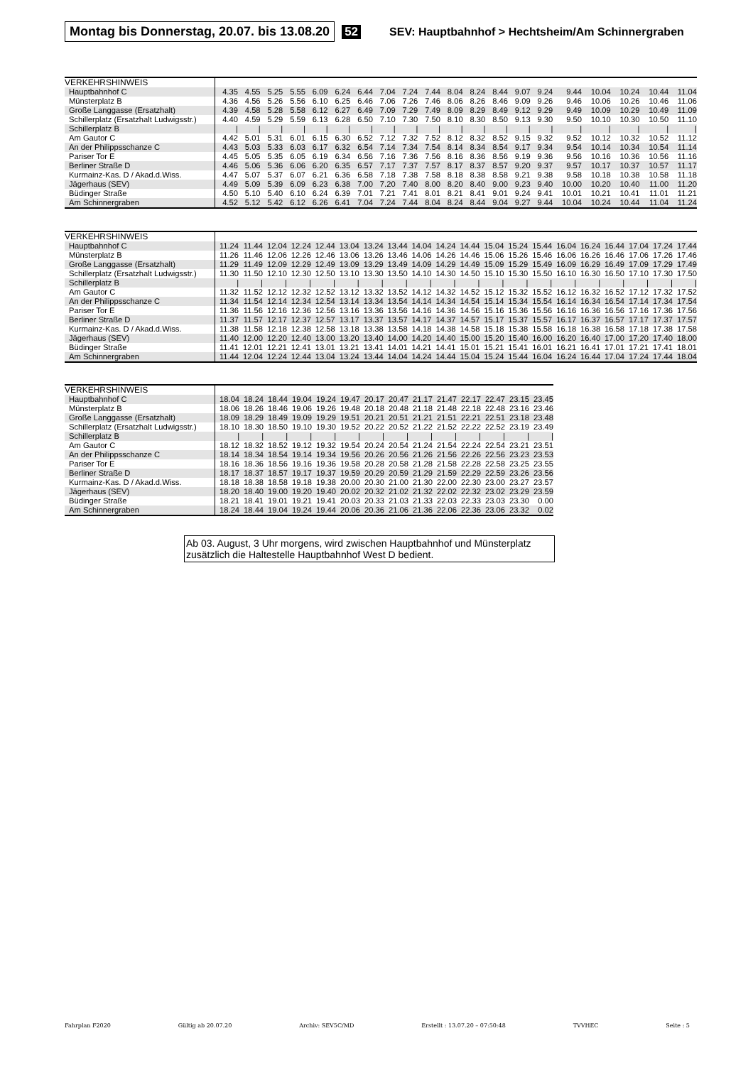Montag bis Donnerstag, 20.07. bis 13.08.20 52 SEV: Hauptbahnhof > Hechtsheim/Am Schinnergraben
| VERKEHRSHINWEIS | | | | | | | | | | | | | | | | | | | | |
| --- | --- | --- | --- | --- | --- | --- | --- | --- | --- | --- | --- | --- | --- | --- | --- | --- | --- | --- | --- | --- |
| Hauptbahnhof C | 4.35 | 4.55 | 5.25 | 5.55 | 6.09 | 6.24 | 6.44 | 7.04 | 7.24 | 7.44 | 8.04 | 8.24 | 8.44 | 9.07 | 9.24 | 9.44 | 10.04 | 10.24 | 10.44 | 11.04 |
| Münsterplatz B | 4.36 | 4.56 | 5.26 | 5.56 | 6.10 | 6.25 | 6.46 | 7.06 | 7.26 | 7.46 | 8.06 | 8.26 | 8.46 | 9.09 | 9.26 | 9.46 | 10.06 | 10.26 | 10.46 | 11.06 |
| Große Langgasse (Ersatzhalt) | 4.39 | 4.58 | 5.28 | 5.58 | 6.12 | 6.27 | 6.49 | 7.09 | 7.29 | 7.49 | 8.09 | 8.29 | 8.49 | 9.12 | 9.29 | 9.49 | 10.09 | 10.29 | 10.49 | 11.09 |
| Schillerplatz (Ersatzhalt Ludwigsstr.) | 4.40 | 4.59 | 5.29 | 5.59 | 6.13 | 6.28 | 6.50 | 7.10 | 7.30 | 7.50 | 8.10 | 8.30 | 8.50 | 9.13 | 9.30 | 9.50 | 10.10 | 10.30 | 10.50 | 11.10 |
| Schillerplatz B | / | / | / | / | / | / | / | / | / | / | / | / | / | / | / | / | / | / | / | / |
| Am Gautor C | 4.42 | 5.01 | 5.31 | 6.01 | 6.15 | 6.30 | 6.52 | 7.12 | 7.32 | 7.52 | 8.12 | 8.32 | 8.52 | 9.15 | 9.32 | 9.52 | 10.12 | 10.32 | 10.52 | 11.12 |
| An der Philippsschanze C | 4.43 | 5.03 | 5.33 | 6.03 | 6.17 | 6.32 | 6.54 | 7.14 | 7.34 | 7.54 | 8.14 | 8.34 | 8.54 | 9.17 | 9.34 | 9.54 | 10.14 | 10.34 | 10.54 | 11.14 |
| Pariser Tor E | 4.45 | 5.05 | 5.35 | 6.05 | 6.19 | 6.34 | 6.56 | 7.16 | 7.36 | 7.56 | 8.16 | 8.36 | 8.56 | 9.19 | 9.36 | 9.56 | 10.16 | 10.36 | 10.56 | 11.16 |
| Berliner Straße D | 4.46 | 5.06 | 5.36 | 6.06 | 6.20 | 6.35 | 6.57 | 7.17 | 7.37 | 7.57 | 8.17 | 8.37 | 8.57 | 9.20 | 9.37 | 9.57 | 10.17 | 10.37 | 10.57 | 11.17 |
| Kurmainz-Kas. D / Akad.d.Wiss. | 4.47 | 5.07 | 5.37 | 6.07 | 6.21 | 6.36 | 6.58 | 7.18 | 7.38 | 7.58 | 8.18 | 8.38 | 8.58 | 9.21 | 9.38 | 9.58 | 10.18 | 10.38 | 10.58 | 11.18 |
| Jägerhaus (SEV) | 4.49 | 5.09 | 5.39 | 6.09 | 6.23 | 6.38 | 7.00 | 7.20 | 7.40 | 8.00 | 8.20 | 8.40 | 9.00 | 9.23 | 9.40 | 10.00 | 10.20 | 10.40 | 11.00 | 11.20 |
| Büdinger Straße | 4.50 | 5.10 | 5.40 | 6.10 | 6.24 | 6.39 | 7.01 | 7.21 | 7.41 | 8.01 | 8.21 | 8.41 | 9.01 | 9.24 | 9.41 | 10.01 | 10.21 | 10.41 | 11.01 | 11.21 |
| Am Schinnergraben | 4.52 | 5.12 | 5.42 | 6.12 | 6.26 | 6.41 | 7.04 | 7.24 | 7.44 | 8.04 | 8.24 | 8.44 | 9.04 | 9.27 | 9.44 | 10.04 | 10.24 | 10.44 | 11.04 | 11.24 |
| VERKEHRSHINWEIS | | | | | | | | | | | | | | | | | | | | |
| --- | --- | --- | --- | --- | --- | --- | --- | --- | --- | --- | --- | --- | --- | --- | --- | --- | --- | --- | --- | --- |
| Hauptbahnhof C | 11.24 | 11.44 | 12.04 | 12.24 | 12.44 | 13.04 | 13.24 | 13.44 | 14.04 | 14.24 | 14.44 | 15.04 | 15.24 | 15.44 | 16.04 | 16.24 | 16.44 | 17.04 | 17.24 | 17.44 |
| Münsterplatz B | 11.26 | 11.46 | 12.06 | 12.26 | 12.46 | 13.06 | 13.26 | 13.46 | 14.06 | 14.26 | 14.46 | 15.06 | 15.26 | 15.46 | 16.06 | 16.26 | 16.46 | 17.06 | 17.26 | 17.46 |
| Große Langgasse (Ersatzhalt) | 11.29 | 11.49 | 12.09 | 12.29 | 12.49 | 13.09 | 13.29 | 13.49 | 14.09 | 14.29 | 14.49 | 15.09 | 15.29 | 15.49 | 16.09 | 16.29 | 16.49 | 17.09 | 17.29 | 17.49 |
| Schillerplatz (Ersatzhalt Ludwigsstr.) | 11.30 | 11.50 | 12.10 | 12.30 | 12.50 | 13.10 | 13.30 | 13.50 | 14.10 | 14.30 | 14.50 | 15.10 | 15.30 | 15.50 | 16.10 | 16.30 | 16.50 | 17.10 | 17.30 | 17.50 |
| Schillerplatz B | / | / | / | / | / | / | / | / | / | / | / | / | / | / | / | / | / | / | / | / |
| Am Gautor C | 11.32 | 11.52 | 12.12 | 12.32 | 12.52 | 13.12 | 13.32 | 13.52 | 14.12 | 14.32 | 14.52 | 15.12 | 15.32 | 15.52 | 16.12 | 16.32 | 16.52 | 17.12 | 17.32 | 17.52 |
| An der Philippsschanze C | 11.34 | 11.54 | 12.14 | 12.34 | 12.54 | 13.14 | 13.34 | 13.54 | 14.14 | 14.34 | 14.54 | 15.14 | 15.34 | 15.54 | 16.14 | 16.34 | 16.54 | 17.14 | 17.34 | 17.54 |
| Pariser Tor E | 11.36 | 11.56 | 12.16 | 12.36 | 12.56 | 13.16 | 13.36 | 13.56 | 14.16 | 14.36 | 14.56 | 15.16 | 15.36 | 15.56 | 16.16 | 16.36 | 16.56 | 17.16 | 17.36 | 17.56 |
| Berliner Straße D | 11.37 | 11.57 | 12.17 | 12.37 | 12.57 | 13.17 | 13.37 | 13.57 | 14.17 | 14.37 | 14.57 | 15.17 | 15.37 | 15.57 | 16.17 | 16.37 | 16.57 | 17.17 | 17.37 | 17.57 |
| Kurmainz-Kas. D / Akad.d.Wiss. | 11.38 | 11.58 | 12.18 | 12.38 | 12.58 | 13.18 | 13.38 | 13.58 | 14.18 | 14.38 | 14.58 | 15.18 | 15.38 | 15.58 | 16.18 | 16.38 | 16.58 | 17.18 | 17.38 | 17.58 |
| Jägerhaus (SEV) | 11.40 | 12.00 | 12.20 | 12.40 | 13.00 | 13.20 | 13.40 | 14.00 | 14.20 | 14.40 | 15.00 | 15.20 | 15.40 | 16.00 | 16.20 | 16.40 | 17.00 | 17.20 | 17.40 | 18.00 |
| Büdinger Straße | 11.41 | 12.01 | 12.21 | 12.41 | 13.01 | 13.21 | 13.41 | 14.01 | 14.21 | 14.41 | 15.01 | 15.21 | 15.41 | 16.01 | 16.21 | 16.41 | 17.01 | 17.21 | 17.41 | 18.01 |
| Am Schinnergraben | 11.44 | 12.04 | 12.24 | 12.44 | 13.04 | 13.24 | 13.44 | 14.04 | 14.24 | 14.44 | 15.04 | 15.24 | 15.44 | 16.04 | 16.24 | 16.44 | 17.04 | 17.24 | 17.44 | 18.04 |
| VERKEHRSHINWEIS | | | | | | | | | | | | | | |
| --- | --- | --- | --- | --- | --- | --- | --- | --- | --- | --- | --- | --- | --- | --- |
| Hauptbahnhof C | 18.04 | 18.24 | 18.44 | 19.04 | 19.24 | 19.47 | 20.17 | 20.47 | 21.17 | 21.47 | 22.17 | 22.47 | 23.15 | 23.45 |
| Münsterplatz B | 18.06 | 18.26 | 18.46 | 19.06 | 19.26 | 19.48 | 20.18 | 20.48 | 21.18 | 21.48 | 22.18 | 22.48 | 23.16 | 23.46 |
| Große Langgasse (Ersatzhalt) | 18.09 | 18.29 | 18.49 | 19.09 | 19.29 | 19.51 | 20.21 | 20.51 | 21.21 | 21.51 | 22.21 | 22.51 | 23.18 | 23.48 |
| Schillerplatz (Ersatzhalt Ludwigsstr.) | 18.10 | 18.30 | 18.50 | 19.10 | 19.30 | 19.52 | 20.22 | 20.52 | 21.22 | 21.52 | 22.22 | 22.52 | 23.19 | 23.49 |
| Schillerplatz B | / | / | / | / | / | / | / | / | / | / | / | / | / | / |
| Am Gautor C | 18.12 | 18.32 | 18.52 | 19.12 | 19.32 | 19.54 | 20.24 | 20.54 | 21.24 | 21.54 | 22.24 | 22.54 | 23.21 | 23.51 |
| An der Philippsschanze C | 18.14 | 18.34 | 18.54 | 19.14 | 19.34 | 19.56 | 20.26 | 20.56 | 21.26 | 21.56 | 22.26 | 22.56 | 23.23 | 23.53 |
| Pariser Tor E | 18.16 | 18.36 | 18.56 | 19.16 | 19.36 | 19.58 | 20.28 | 20.58 | 21.28 | 21.58 | 22.28 | 22.58 | 23.25 | 23.55 |
| Berliner Straße D | 18.17 | 18.37 | 18.57 | 19.17 | 19.37 | 19.59 | 20.29 | 20.59 | 21.29 | 21.59 | 22.29 | 22.59 | 23.26 | 23.56 |
| Kurmainz-Kas. D / Akad.d.Wiss. | 18.18 | 18.38 | 18.58 | 19.18 | 19.38 | 20.00 | 20.30 | 21.00 | 21.30 | 22.00 | 22.30 | 23.00 | 23.27 | 23.57 |
| Jägerhaus (SEV) | 18.20 | 18.40 | 19.00 | 19.20 | 19.40 | 20.02 | 20.32 | 21.02 | 21.32 | 22.02 | 22.32 | 23.02 | 23.29 | 23.59 |
| Büdinger Straße | 18.21 | 18.41 | 19.01 | 19.21 | 19.41 | 20.03 | 20.33 | 21.03 | 21.33 | 22.03 | 22.33 | 23.03 | 23.30 | 0.00 |
| Am Schinnergraben | 18.24 | 18.44 | 19.04 | 19.24 | 19.44 | 20.06 | 20.36 | 21.06 | 21.36 | 22.06 | 22.36 | 23.06 | 23.32 | 0.02 |
Ab 03. August, 3 Uhr morgens, wird zwischen Hauptbahnhof und Münsterplatz zusätzlich die Haltestelle Hauptbahnhof West D bedient.
Fahrplan F2020 Gültig ab 20.07.20 Archiv: SEV5C/MD Erstellt : 13.07.20 – 07:50:48 TVVHEC Seite : 5